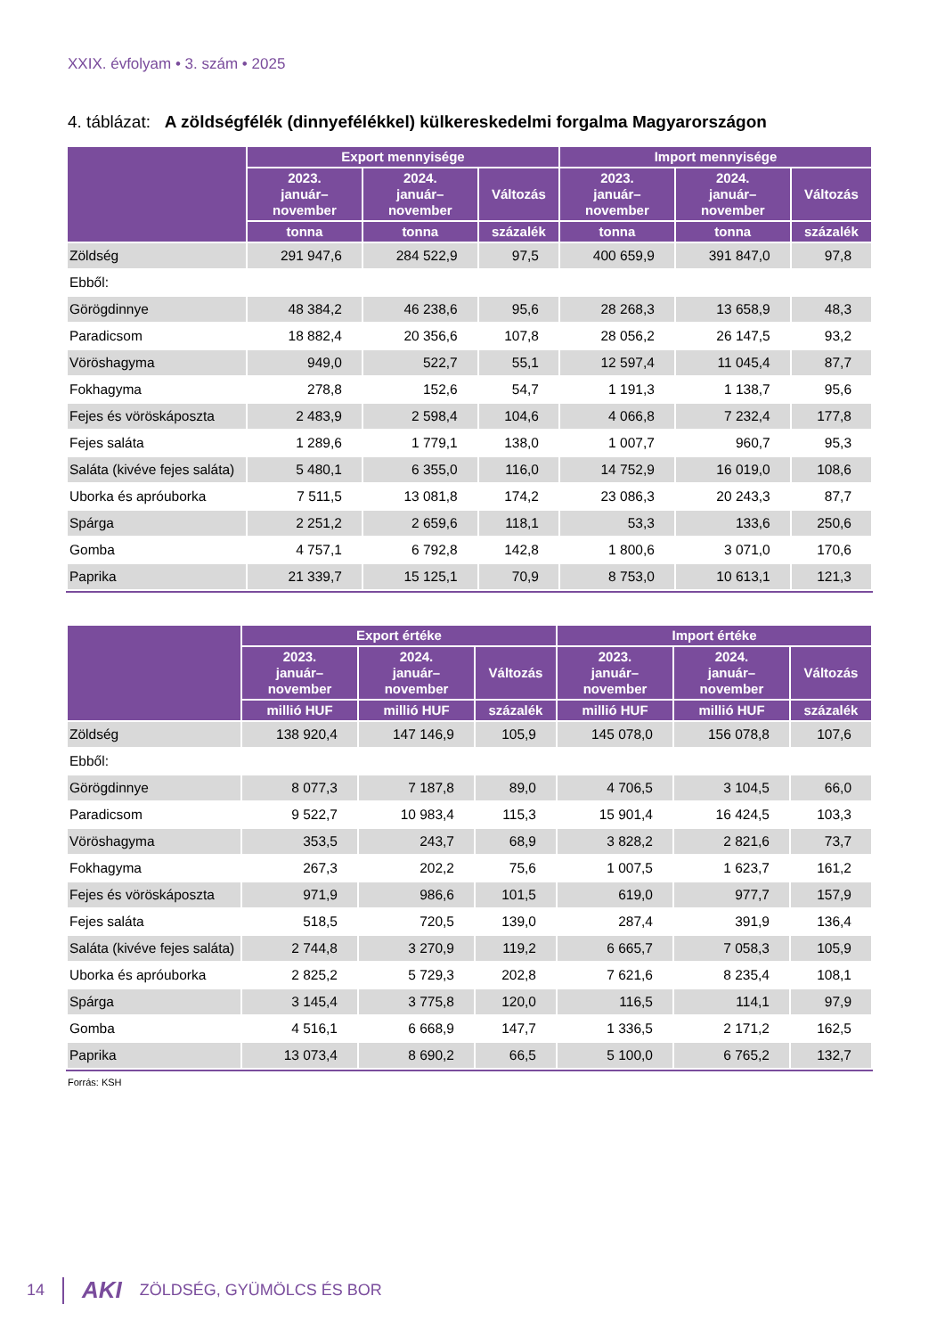XXIX. évfolyam • 3. szám • 2025
4. táblázat: A zöldségfélék (dinnyefélékkel) külkereskedelmi forgalma Magyarországon
| | Export mennyisége | | | Import mennyisége | | |
| --- | --- | --- | --- | --- | --- | --- |
| | 2023. január– november | 2024. január– november | Változás | 2023. január– november | 2024. január– november | Változás |
| | tonna | tonna | százalék | tonna | tonna | százalék |
| Zöldség | 291 947,6 | 284 522,9 | 97,5 | 400 659,9 | 391 847,0 | 97,8 |
| Ebből: | | | | | | |
| Görögdinnye | 48 384,2 | 46 238,6 | 95,6 | 28 268,3 | 13 658,9 | 48,3 |
| Paradicsom | 18 882,4 | 20 356,6 | 107,8 | 28 056,2 | 26 147,5 | 93,2 |
| Vöröshagyma | 949,0 | 522,7 | 55,1 | 12 597,4 | 11 045,4 | 87,7 |
| Fokhagyma | 278,8 | 152,6 | 54,7 | 1 191,3 | 1 138,7 | 95,6 |
| Fejes és vöröskáposzta | 2 483,9 | 2 598,4 | 104,6 | 4 066,8 | 7 232,4 | 177,8 |
| Fejes saláta | 1 289,6 | 1 779,1 | 138,0 | 1 007,7 | 960,7 | 95,3 |
| Saláta (kivéve fejes saláta) | 5 480,1 | 6 355,0 | 116,0 | 14 752,9 | 16 019,0 | 108,6 |
| Uborka és apróuborka | 7 511,5 | 13 081,8 | 174,2 | 23 086,3 | 20 243,3 | 87,7 |
| Spárga | 2 251,2 | 2 659,6 | 118,1 | 53,3 | 133,6 | 250,6 |
| Gomba | 4 757,1 | 6 792,8 | 142,8 | 1 800,6 | 3 071,0 | 170,6 |
| Paprika | 21 339,7 | 15 125,1 | 70,9 | 8 753,0 | 10 613,1 | 121,3 |
| | Export értéke | | | Import értéke | | |
| --- | --- | --- | --- | --- | --- | --- |
| | 2023. január– november | 2024. január– november | Változás | 2023. január– november | 2024. január– november | Változás |
| | millió HUF | millió HUF | százalék | millió HUF | millió HUF | százalék |
| Zöldség | 138 920,4 | 147 146,9 | 105,9 | 145 078,0 | 156 078,8 | 107,6 |
| Ebből: | | | | | | |
| Görögdinnye | 8 077,3 | 7 187,8 | 89,0 | 4 706,5 | 3 104,5 | 66,0 |
| Paradicsom | 9 522,7 | 10 983,4 | 115,3 | 15 901,4 | 16 424,5 | 103,3 |
| Vöröshagyma | 353,5 | 243,7 | 68,9 | 3 828,2 | 2 821,6 | 73,7 |
| Fokhagyma | 267,3 | 202,2 | 75,6 | 1 007,5 | 1 623,7 | 161,2 |
| Fejes és vöröskáposzta | 971,9 | 986,6 | 101,5 | 619,0 | 977,7 | 157,9 |
| Fejes saláta | 518,5 | 720,5 | 139,0 | 287,4 | 391,9 | 136,4 |
| Saláta (kivéve fejes saláta) | 2 744,8 | 3 270,9 | 119,2 | 6 665,7 | 7 058,3 | 105,9 |
| Uborka és apróuborka | 2 825,2 | 5 729,3 | 202,8 | 7 621,6 | 8 235,4 | 108,1 |
| Spárga | 3 145,4 | 3 775,8 | 120,0 | 116,5 | 114,1 | 97,9 |
| Gomba | 4 516,1 | 6 668,9 | 147,7 | 1 336,5 | 2 171,2 | 162,5 |
| Paprika | 13 073,4 | 8 690,2 | 66,5 | 5 100,0 | 6 765,2 | 132,7 |
Forrás: KSH
14 AKI ZÖLDSÉG, GYÜMÖLCS ÉS BOR